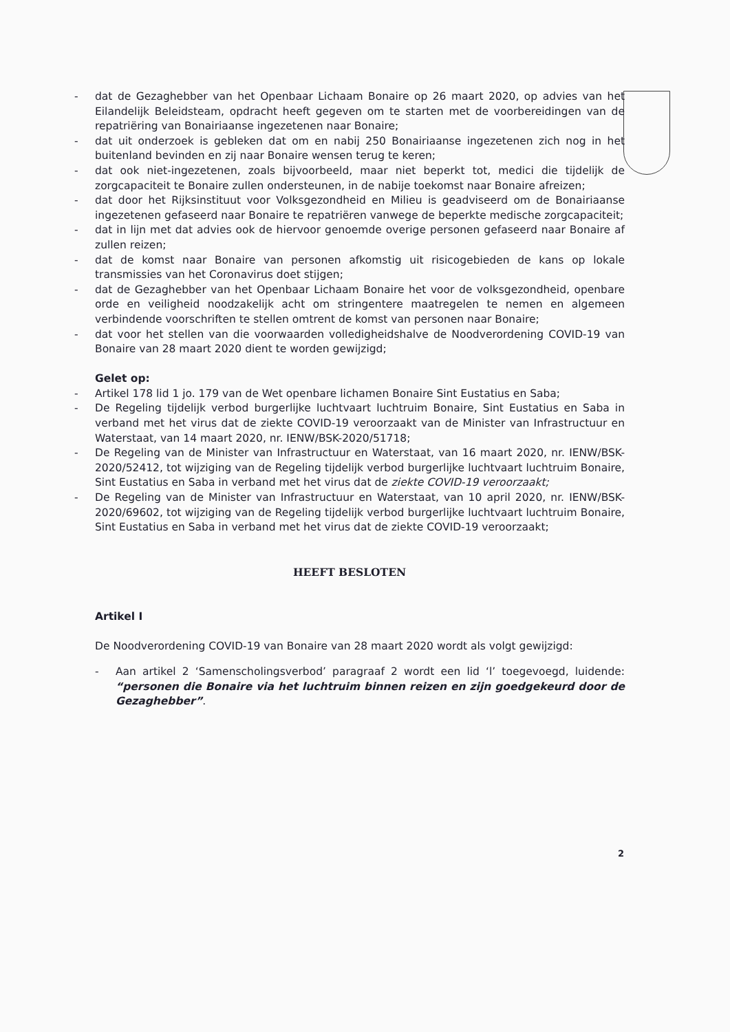- dat de Gezaghebber van het Openbaar Lichaam Bonaire op 26 maart 2020, op advies van het Eilandelijk Beleidsteam, opdracht heeft gegeven om te starten met de voorbereidingen van de repatriëring van Bonairiaanse ingezetenen naar Bonaire;
- dat uit onderzoek is gebleken dat om en nabij 250 Bonairiaanse ingezetenen zich nog in het buitenland bevinden en zij naar Bonaire wensen terug te keren;
- dat ook niet-ingezetenen, zoals bijvoorbeeld, maar niet beperkt tot, medici die tijdelijk de zorgcapaciteit te Bonaire zullen ondersteunen, in de nabije toekomst naar Bonaire afreizen;
- dat door het Rijksinstituut voor Volksgezondheid en Milieu is geadviseerd om de Bonairiaanse ingezetenen gefaseerd naar Bonaire te repatriëren vanwege de beperkte medische zorgcapaciteit;
- dat in lijn met dat advies ook de hiervoor genoemde overige personen gefaseerd naar Bonaire af zullen reizen;
- dat de komst naar Bonaire van personen afkomstig uit risicogebieden de kans op lokale transmissies van het Coronavirus doet stijgen;
- dat de Gezaghebber van het Openbaar Lichaam Bonaire het voor de volksgezondheid, openbare orde en veiligheid noodzakelijk acht om stringentere maatregelen te nemen en algemeen verbindende voorschriften te stellen omtrent de komst van personen naar Bonaire;
- dat voor het stellen van die voorwaarden volledigheidshalve de Noodverordening COVID-19 van Bonaire van 28 maart 2020 dient te worden gewijzigd;
Gelet op:
- Artikel 178 lid 1 jo. 179 van de Wet openbare lichamen Bonaire Sint Eustatius en Saba;
- De Regeling tijdelijk verbod burgerlijke luchtvaart luchtruim Bonaire, Sint Eustatius en Saba in verband met het virus dat de ziekte COVID-19 veroorzaakt van de Minister van Infrastructuur en Waterstaat, van 14 maart 2020, nr. IENW/BSK-2020/51718;
- De Regeling van de Minister van Infrastructuur en Waterstaat, van 16 maart 2020, nr. IENW/BSK-2020/52412, tot wijziging van de Regeling tijdelijk verbod burgerlijke luchtvaart luchtruim Bonaire, Sint Eustatius en Saba in verband met het virus dat de ziekte COVID-19 veroorzaakt;
- De Regeling van de Minister van Infrastructuur en Waterstaat, van 10 april 2020, nr. IENW/BSK-2020/69602, tot wijziging van de Regeling tijdelijk verbod burgerlijke luchtvaart luchtruim Bonaire, Sint Eustatius en Saba in verband met het virus dat de ziekte COVID-19 veroorzaakt;
HEEFT BESLOTEN
Artikel I
De Noodverordening COVID-19 van Bonaire van 28 maart 2020 wordt als volgt gewijzigd:
- Aan artikel 2 ‘Samenscholingsverbod’ paragraaf 2 wordt een lid ‘l’ toegevoegd, luidende: “personen die Bonaire via het luchtruim binnen reizen en zijn goedgekeurd door de Gezaghebber”.
2